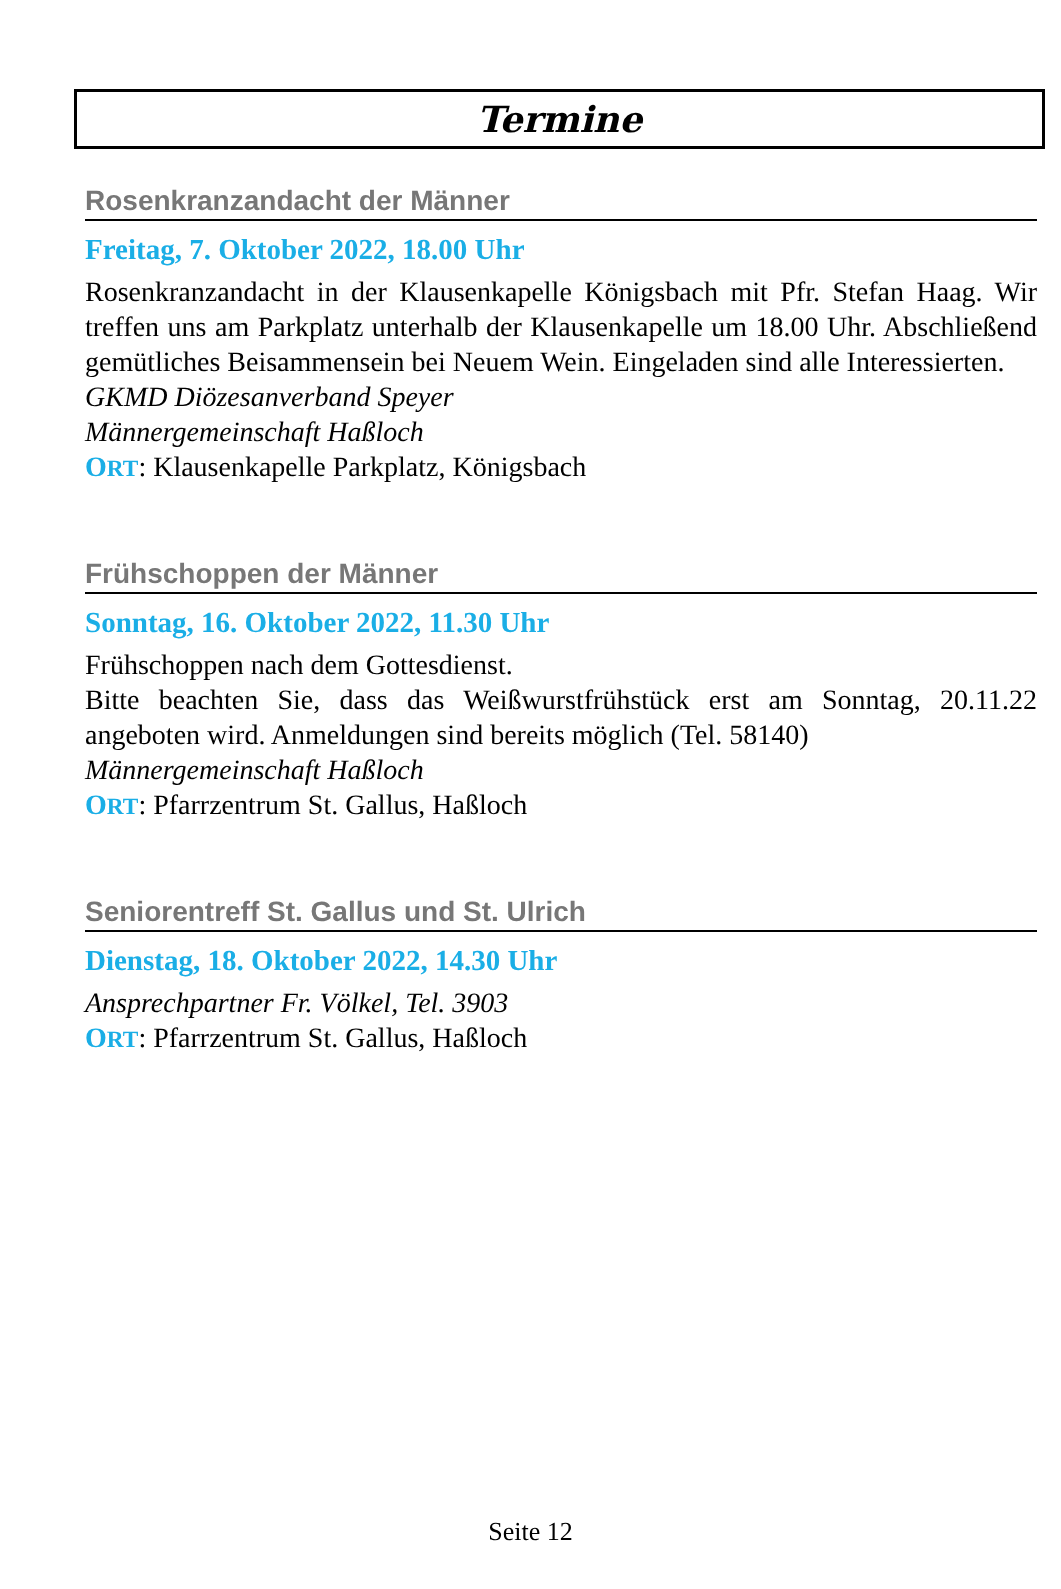Termine
Rosenkranzandacht der Männer
Freitag, 7. Oktober 2022, 18.00 Uhr
Rosenkranzandacht in der Klausenkapelle Königsbach mit Pfr. Stefan Haag. Wir treffen uns am Parkplatz unterhalb der Klausenkapelle um 18.00 Uhr. Abschließend gemütliches Beisammensein bei Neuem Wein. Eingeladen sind alle Interessierten.
GKMD Diözesanverband Speyer
Männergemeinschaft Haßloch
ORT: Klausenkapelle Parkplatz, Königsbach
Frühschoppen der Männer
Sonntag, 16. Oktober 2022, 11.30 Uhr
Frühschoppen nach dem Gottesdienst.
Bitte beachten Sie, dass das Weißwurstfrühstück erst am Sonntag, 20.11.22 angeboten wird. Anmeldungen sind bereits möglich (Tel. 58140)
Männergemeinschaft Haßloch
ORT: Pfarrzentrum St. Gallus, Haßloch
Seniorentreff St. Gallus und St. Ulrich
Dienstag, 18. Oktober 2022, 14.30 Uhr
Ansprechpartner Fr. Völkel, Tel. 3903
ORT: Pfarrzentrum St. Gallus, Haßloch
Seite 12